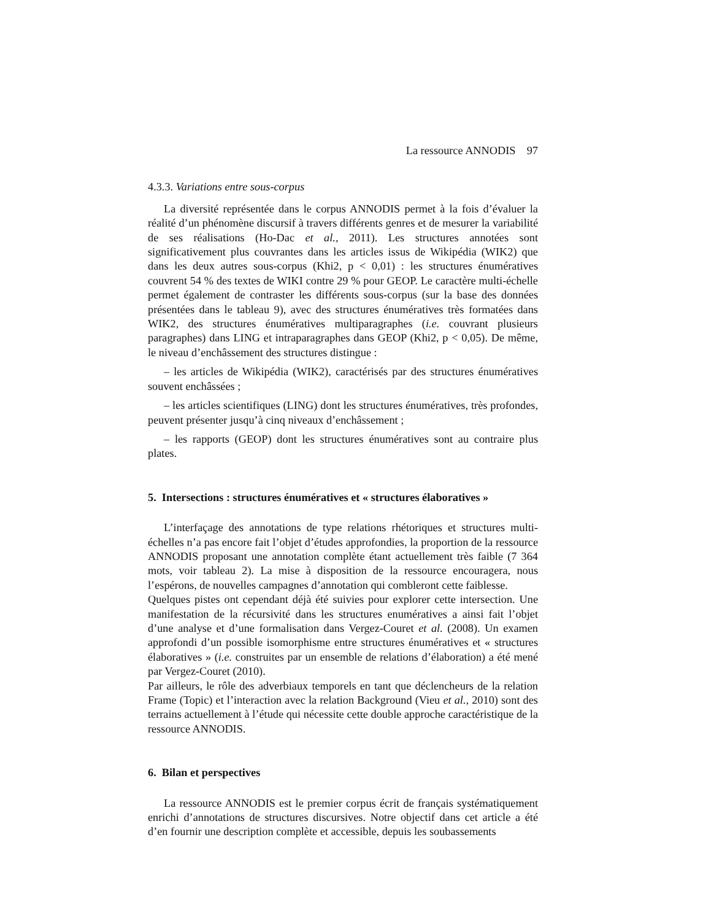La ressource ANNODIS 97
4.3.3. Variations entre sous-corpus
La diversité représentée dans le corpus ANNODIS permet à la fois d’évaluer la réalité d’un phénomène discursif à travers différents genres et de mesurer la variabilité de ses réalisations (Ho-Dac et al., 2011). Les structures annotées sont significativement plus couvrantes dans les articles issus de Wikipédia (WIK2) que dans les deux autres sous-corpus (Khi2, p < 0,01) : les structures énumératives couvrent 54 % des textes de WIKI contre 29 % pour GEOP. Le caractère multi-échelle permet également de contraster les différents sous-corpus (sur la base des données présentées dans le tableau 9), avec des structures énumératives très formatées dans WIK2, des structures énumératives multiparagraphes (i.e. couvrant plusieurs paragraphes) dans LING et intraparagraphes dans GEOP (Khi2, p < 0,05). De même, le niveau d’enchâssement des structures distingue :
– les articles de Wikipédia (WIK2), caractérisés par des structures énumératives souvent enchâssées ;
– les articles scientifiques (LING) dont les structures énumératives, très profondes, peuvent présenter jusqu’à cinq niveaux d’enchâssement ;
– les rapports (GEOP) dont les structures énumératives sont au contraire plus plates.
5. Intersections : structures énumératives et « structures élaboratives »
L’interfaçage des annotations de type relations rhétoriques et structures multi-échelles n’a pas encore fait l’objet d’études approfondies, la proportion de la ressource ANNODIS proposant une annotation complète étant actuellement très faible (7 364 mots, voir tableau 2). La mise à disposition de la ressource encouragera, nous l’espérons, de nouvelles campagnes d’annotation qui combleront cette faiblesse.
Quelques pistes ont cependant déjà été suivies pour explorer cette intersection. Une manifestation de la récursivité dans les structures enumératives a ainsi fait l’objet d’une analyse et d’une formalisation dans Vergez-Couret et al. (2008). Un examen approfondi d’un possible isomorphisme entre structures énumératives et « structures élaboratives » (i.e. construites par un ensemble de relations d’élaboration) a été mené par Vergez-Couret (2010).
Par ailleurs, le rôle des adverbiaux temporels en tant que déclencheurs de la relation Frame (Topic) et l’interaction avec la relation Background (Vieu et al., 2010) sont des terrains actuellement à l’étude qui nécessite cette double approche caractéristique de la ressource ANNODIS.
6. Bilan et perspectives
La ressource ANNODIS est le premier corpus écrit de français systématiquement enrichi d’annotations de structures discursives. Notre objectif dans cet article a été d’en fournir une description complète et accessible, depuis les soubassements